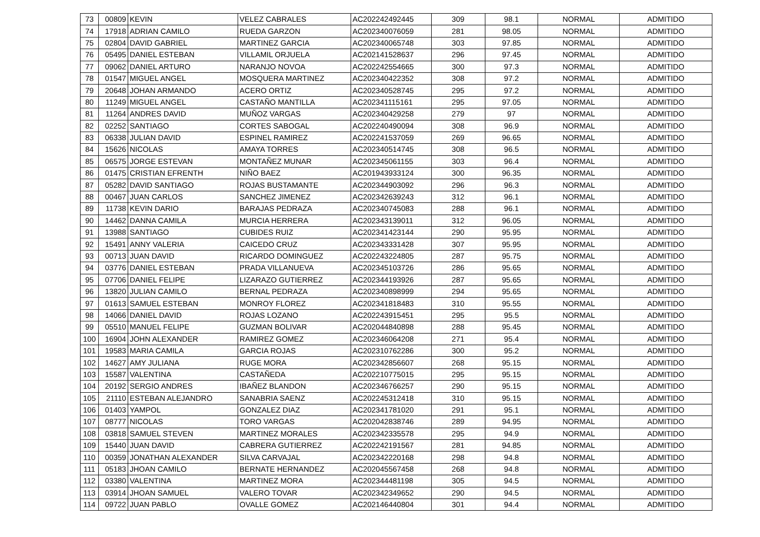| 73 | 00809 | KEVIN | VELEZ CABRALES | AC202242492445 | 309 | 98.1 | NORMAL | ADMITIDO |
| 74 | 17918 | ADRIAN CAMILO | RUEDA GARZON | AC202340076059 | 281 | 98.05 | NORMAL | ADMITIDO |
| 75 | 02804 | DAVID GABRIEL | MARTINEZ GARCIA | AC202340065748 | 303 | 97.85 | NORMAL | ADMITIDO |
| 76 | 05495 | DANIEL ESTEBAN | VILLAMIL ORJUELA | AC202141528637 | 296 | 97.45 | NORMAL | ADMITIDO |
| 77 | 09062 | DANIEL ARTURO | NARANJO NOVOA | AC202242554665 | 300 | 97.3 | NORMAL | ADMITIDO |
| 78 | 01547 | MIGUEL ANGEL | MOSQUERA MARTINEZ | AC202340422352 | 308 | 97.2 | NORMAL | ADMITIDO |
| 79 | 20648 | JOHAN ARMANDO | ACERO ORTIZ | AC202340528745 | 295 | 97.2 | NORMAL | ADMITIDO |
| 80 | 11249 | MIGUEL ANGEL | CASTAÑO MANTILLA | AC202341115161 | 295 | 97.05 | NORMAL | ADMITIDO |
| 81 | 11264 | ANDRES DAVID | MUÑOZ VARGAS | AC202340429258 | 279 | 97 | NORMAL | ADMITIDO |
| 82 | 02252 | SANTIAGO | CORTES SABOGAL | AC202240490094 | 308 | 96.9 | NORMAL | ADMITIDO |
| 83 | 06338 | JULIAN DAVID | ESPINEL RAMIREZ | AC202241537059 | 269 | 96.65 | NORMAL | ADMITIDO |
| 84 | 15626 | NICOLAS | AMAYA TORRES | AC202340514745 | 308 | 96.5 | NORMAL | ADMITIDO |
| 85 | 06575 | JORGE ESTEVAN | MONTAÑEZ MUNAR | AC202345061155 | 303 | 96.4 | NORMAL | ADMITIDO |
| 86 | 01475 | CRISTIAN EFRENTH | NIÑO BAEZ | AC201943933124 | 300 | 96.35 | NORMAL | ADMITIDO |
| 87 | 05282 | DAVID SANTIAGO | ROJAS BUSTAMANTE | AC202344903092 | 296 | 96.3 | NORMAL | ADMITIDO |
| 88 | 00467 | JUAN CARLOS | SANCHEZ JIMENEZ | AC202342639243 | 312 | 96.1 | NORMAL | ADMITIDO |
| 89 | 11738 | KEVIN DARIO | BARAJAS PEDRAZA | AC202340745083 | 288 | 96.1 | NORMAL | ADMITIDO |
| 90 | 14462 | DANNA CAMILA | MURCIA HERRERA | AC202343139011 | 312 | 96.05 | NORMAL | ADMITIDO |
| 91 | 13988 | SANTIAGO | CUBIDES RUIZ | AC202341423144 | 290 | 95.95 | NORMAL | ADMITIDO |
| 92 | 15491 | ANNY VALERIA | CAICEDO CRUZ | AC202343331428 | 307 | 95.95 | NORMAL | ADMITIDO |
| 93 | 00713 | JUAN DAVID | RICARDO DOMINGUEZ | AC202243224805 | 287 | 95.75 | NORMAL | ADMITIDO |
| 94 | 03776 | DANIEL ESTEBAN | PRADA VILLANUEVA | AC202345103726 | 286 | 95.65 | NORMAL | ADMITIDO |
| 95 | 07706 | DANIEL FELIPE | LIZARAZO GUTIERREZ | AC202344193926 | 287 | 95.65 | NORMAL | ADMITIDO |
| 96 | 13820 | JULIAN CAMILO | BERNAL PEDRAZA | AC202340898999 | 294 | 95.65 | NORMAL | ADMITIDO |
| 97 | 01613 | SAMUEL ESTEBAN | MONROY FLOREZ | AC202341818483 | 310 | 95.55 | NORMAL | ADMITIDO |
| 98 | 14066 | DANIEL DAVID | ROJAS LOZANO | AC202243915451 | 295 | 95.5 | NORMAL | ADMITIDO |
| 99 | 05510 | MANUEL FELIPE | GUZMAN BOLIVAR | AC202044840898 | 288 | 95.45 | NORMAL | ADMITIDO |
| 100 | 16904 | JOHN ALEXANDER | RAMIREZ GOMEZ | AC202346064208 | 271 | 95.4 | NORMAL | ADMITIDO |
| 101 | 19583 | MARIA CAMILA | GARCIA ROJAS | AC202310762286 | 300 | 95.2 | NORMAL | ADMITIDO |
| 102 | 14627 | AMY JULIANA | RUGE MORA | AC202342856607 | 268 | 95.15 | NORMAL | ADMITIDO |
| 103 | 15587 | VALENTINA | CASTAÑEDA | AC202210775015 | 295 | 95.15 | NORMAL | ADMITIDO |
| 104 | 20192 | SERGIO ANDRES | IBAÑEZ BLANDON | AC202346766257 | 290 | 95.15 | NORMAL | ADMITIDO |
| 105 | 21110 | ESTEBAN ALEJANDRO | SANABRIA SAENZ | AC202245312418 | 310 | 95.15 | NORMAL | ADMITIDO |
| 106 | 01403 | YAMPOL | GONZALEZ DIAZ | AC202341781020 | 291 | 95.1 | NORMAL | ADMITIDO |
| 107 | 08777 | NICOLAS | TORO VARGAS | AC202042838746 | 289 | 94.95 | NORMAL | ADMITIDO |
| 108 | 03818 | SAMUEL STEVEN | MARTINEZ MORALES | AC202342335578 | 295 | 94.9 | NORMAL | ADMITIDO |
| 109 | 15440 | JUAN DAVID | CABRERA GUTIERREZ | AC202242191567 | 281 | 94.85 | NORMAL | ADMITIDO |
| 110 | 00359 | JONATHAN ALEXANDER | SILVA CARVAJAL | AC202342220168 | 298 | 94.8 | NORMAL | ADMITIDO |
| 111 | 05183 | JHOAN CAMILO | BERNATE HERNANDEZ | AC202045567458 | 268 | 94.8 | NORMAL | ADMITIDO |
| 112 | 03380 | VALENTINA | MARTINEZ MORA | AC202344481198 | 305 | 94.5 | NORMAL | ADMITIDO |
| 113 | 03914 | JHOAN SAMUEL | VALERO TOVAR | AC202342349652 | 290 | 94.5 | NORMAL | ADMITIDO |
| 114 | 09722 | JUAN PABLO | OVALLE GOMEZ | AC202146440804 | 301 | 94.4 | NORMAL | ADMITIDO |